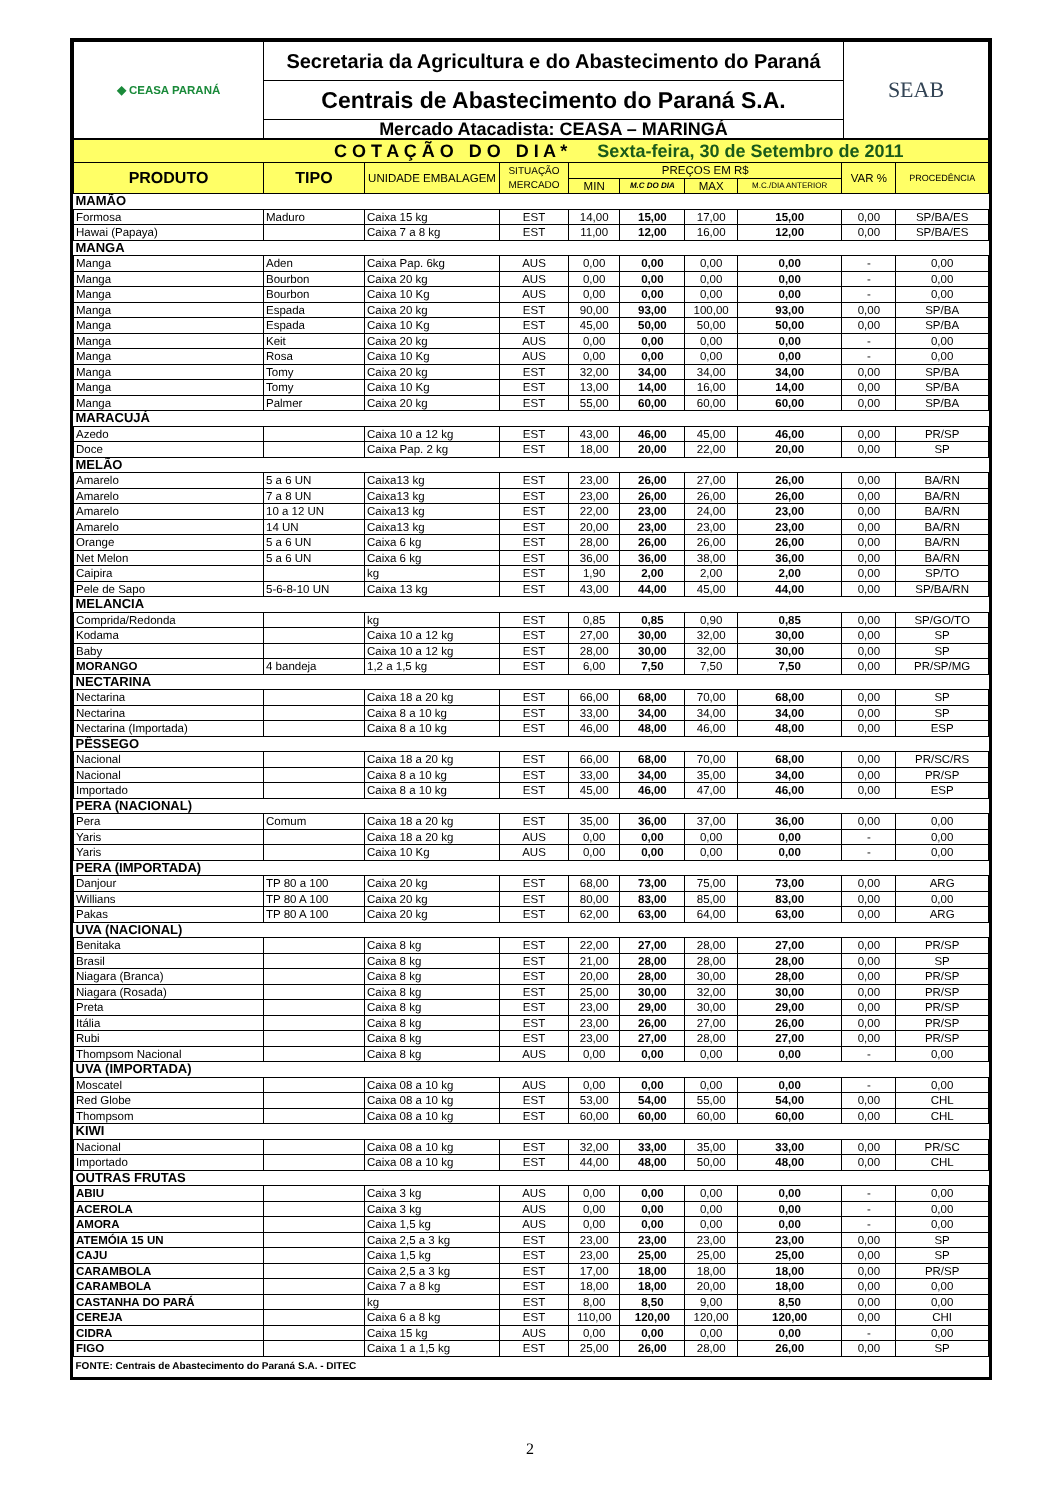| ◆ CEASA PARANÁ | Secretaria da Agricultura e do Abastecimento do Paraná | SEAB |
| | Centrais de Abastecimento do Paraná S.A. | |
| | Mercado Atacadista: CEASA – MARINGÁ | |
| C O T A Ç Ã O D O D I A * Sexta-feira, 30 de Setembro de 2011 | | | | | | | | | |
| PRODUTO | TIPO | UNIDADE EMBALAGEM | SITUAÇÃO MERCADO | PREÇOS EM R$ | | | | VAR % | PROCEDÊNCIA |
| | | | | MIN | M.C DO DIA | MAX | M.C./DIA ANTERIOR | | |
| MAMÃO | | | | | | | | | |
| Formosa | Maduro | Caixa 15 kg | EST | 14,00 | 15,00 | 17,00 | 15,00 | 0,00 | SP/BA/ES |
| Hawai (Papaya) | | Caixa 7 a 8 kg | EST | 11,00 | 12,00 | 16,00 | 12,00 | 0,00 | SP/BA/ES |
| MANGA | | | | | | | | | |
| Manga | Aden | Caixa Pap. 6kg | AUS | 0,00 | 0,00 | 0,00 | 0,00 | - | 0,00 |
| Manga | Bourbon | Caixa 20 kg | AUS | 0,00 | 0,00 | 0,00 | 0,00 | - | 0,00 |
| Manga | Bourbon | Caixa 10 Kg | AUS | 0,00 | 0,00 | 0,00 | 0,00 | - | 0,00 |
| Manga | Espada | Caixa 20 kg | EST | 90,00 | 93,00 | 100,00 | 93,00 | 0,00 | SP/BA |
| Manga | Espada | Caixa 10 Kg | EST | 45,00 | 50,00 | 50,00 | 50,00 | 0,00 | SP/BA |
| Manga | Keit | Caixa 20 kg | AUS | 0,00 | 0,00 | 0,00 | 0,00 | - | 0,00 |
| Manga | Rosa | Caixa 10 Kg | AUS | 0,00 | 0,00 | 0,00 | 0,00 | - | 0,00 |
| Manga | Tomy | Caixa 20 kg | EST | 32,00 | 34,00 | 34,00 | 34,00 | 0,00 | SP/BA |
| Manga | Tomy | Caixa 10 Kg | EST | 13,00 | 14,00 | 16,00 | 14,00 | 0,00 | SP/BA |
| Manga | Palmer | Caixa 20 kg | EST | 55,00 | 60,00 | 60,00 | 60,00 | 0,00 | SP/BA |
| MARACUJÁ | | | | | | | | | |
| Azedo | | Caixa 10 a 12 kg | EST | 43,00 | 46,00 | 45,00 | 46,00 | 0,00 | PR/SP |
| Doce | | Caixa Pap. 2 kg | EST | 18,00 | 20,00 | 22,00 | 20,00 | 0,00 | SP |
| MELÃO | | | | | | | | | |
| Amarelo | 5 a 6 UN | Caixa13 kg | EST | 23,00 | 26,00 | 27,00 | 26,00 | 0,00 | BA/RN |
| Amarelo | 7 a 8 UN | Caixa13 kg | EST | 23,00 | 26,00 | 26,00 | 26,00 | 0,00 | BA/RN |
| Amarelo | 10 a 12 UN | Caixa13 kg | EST | 22,00 | 23,00 | 24,00 | 23,00 | 0,00 | BA/RN |
| Amarelo | 14 UN | Caixa13 kg | EST | 20,00 | 23,00 | 23,00 | 23,00 | 0,00 | BA/RN |
| Orange | 5 a 6 UN | Caixa 6 kg | EST | 28,00 | 26,00 | 26,00 | 26,00 | 0,00 | BA/RN |
| Net Melon | 5 a 6 UN | Caixa 6 kg | EST | 36,00 | 36,00 | 38,00 | 36,00 | 0,00 | BA/RN |
| Caipira | | kg | EST | 1,90 | 2,00 | 2,00 | 2,00 | 0,00 | SP/TO |
| Pele de Sapo | 5-6-8-10 UN | Caixa 13 kg | EST | 43,00 | 44,00 | 45,00 | 44,00 | 0,00 | SP/BA/RN |
| MELANCIA | | | | | | | | | |
| Comprida/Redonda | | kg | EST | 0,85 | 0,85 | 0,90 | 0,85 | 0,00 | SP/GO/TO |
| Kodama | | Caixa 10 a 12 kg | EST | 27,00 | 30,00 | 32,00 | 30,00 | 0,00 | SP |
| Baby | | Caixa 10 a 12 kg | EST | 28,00 | 30,00 | 32,00 | 30,00 | 0,00 | SP |
| MORANGO | 4 bandeja | 1,2 a 1,5 kg | EST | 6,00 | 7,50 | 7,50 | 7,50 | 0,00 | PR/SP/MG |
| NECTARINA | | | | | | | | | |
| Nectarina | | Caixa 18 a 20 kg | EST | 66,00 | 68,00 | 70,00 | 68,00 | 0,00 | SP |
| Nectarina | | Caixa 8 a 10 kg | EST | 33,00 | 34,00 | 34,00 | 34,00 | 0,00 | SP |
| Nectarina (Importada) | | Caixa 8 a 10 kg | EST | 46,00 | 48,00 | 46,00 | 48,00 | 0,00 | ESP |
| PÊSSEGO | | | | | | | | | |
| Nacional | | Caixa 18 a 20 kg | EST | 66,00 | 68,00 | 70,00 | 68,00 | 0,00 | PR/SC/RS |
| Nacional | | Caixa 8 a 10 kg | EST | 33,00 | 34,00 | 35,00 | 34,00 | 0,00 | PR/SP |
| Importado | | Caixa 8 a 10 kg | EST | 45,00 | 46,00 | 47,00 | 46,00 | 0,00 | ESP |
| PERA (NACIONAL) | | | | | | | | | |
| Pera | Comum | Caixa 18 a 20 kg | EST | 35,00 | 36,00 | 37,00 | 36,00 | 0,00 | 0,00 |
| Yaris | | Caixa 18 a 20 kg | AUS | 0,00 | 0,00 | 0,00 | 0,00 | - | 0,00 |
| Yaris | | Caixa 10 Kg | AUS | 0,00 | 0,00 | 0,00 | 0,00 | - | 0,00 |
| PERA (IMPORTADA) | | | | | | | | | |
| Danjour | TP 80 a 100 | Caixa 20 kg | EST | 68,00 | 73,00 | 75,00 | 73,00 | 0,00 | ARG |
| Willians | TP 80 A 100 | Caixa 20 kg | EST | 80,00 | 83,00 | 85,00 | 83,00 | 0,00 | 0,00 |
| Pakas | TP 80 A 100 | Caixa 20 kg | EST | 62,00 | 63,00 | 64,00 | 63,00 | 0,00 | ARG |
| UVA (NACIONAL) | | | | | | | | | |
| Benitaka | | Caixa 8 kg | EST | 22,00 | 27,00 | 28,00 | 27,00 | 0,00 | PR/SP |
| Brasil | | Caixa 8 kg | EST | 21,00 | 28,00 | 28,00 | 28,00 | 0,00 | SP |
| Niagara (Branca) | | Caixa 8 kg | EST | 20,00 | 28,00 | 30,00 | 28,00 | 0,00 | PR/SP |
| Niagara (Rosada) | | Caixa 8 kg | EST | 25,00 | 30,00 | 32,00 | 30,00 | 0,00 | PR/SP |
| Preta | | Caixa 8 kg | EST | 23,00 | 29,00 | 30,00 | 29,00 | 0,00 | PR/SP |
| Itália | | Caixa 8 kg | EST | 23,00 | 26,00 | 27,00 | 26,00 | 0,00 | PR/SP |
| Rubi | | Caixa 8 kg | EST | 23,00 | 27,00 | 28,00 | 27,00 | 0,00 | PR/SP |
| Thompsom Nacional | | Caixa 8 kg | AUS | 0,00 | 0,00 | 0,00 | 0,00 | - | 0,00 |
| UVA (IMPORTADA) | | | | | | | | | |
| Moscatel | | Caixa 08 a 10 kg | AUS | 0,00 | 0,00 | 0,00 | 0,00 | - | 0,00 |
| Red Globe | | Caixa 08 a 10 kg | EST | 53,00 | 54,00 | 55,00 | 54,00 | 0,00 | CHL |
| Thompsom | | Caixa 08 a 10 kg | EST | 60,00 | 60,00 | 60,00 | 60,00 | 0,00 | CHL |
| KIWI | | | | | | | | | |
| Nacional | | Caixa 08 a 10 kg | EST | 32,00 | 33,00 | 35,00 | 33,00 | 0,00 | PR/SC |
| Importado | | Caixa 08 a 10 kg | EST | 44,00 | 48,00 | 50,00 | 48,00 | 0,00 | CHL |
| OUTRAS FRUTAS | | | | | | | | | |
| ABIU | | Caixa 3 kg | AUS | 0,00 | 0,00 | 0,00 | 0,00 | - | 0,00 |
| ACEROLA | | Caixa 3 kg | AUS | 0,00 | 0,00 | 0,00 | 0,00 | - | 0,00 |
| AMORA | | Caixa 1,5 kg | AUS | 0,00 | 0,00 | 0,00 | 0,00 | - | 0,00 |
| ATEMÓIA 15 UN | | Caixa 2,5 a 3 kg | EST | 23,00 | 23,00 | 23,00 | 23,00 | 0,00 | SP |
| CAJU | | Caixa 1,5 kg | EST | 23,00 | 25,00 | 25,00 | 25,00 | 0,00 | SP |
| CARAMBOLA | | Caixa 2,5 a 3 kg | EST | 17,00 | 18,00 | 18,00 | 18,00 | 0,00 | PR/SP |
| CARAMBOLA | | Caixa 7 a 8 kg | EST | 18,00 | 18,00 | 20,00 | 18,00 | 0,00 | 0,00 |
| CASTANHA DO PARÁ | | kg | EST | 8,00 | 8,50 | 9,00 | 8,50 | 0,00 | 0,00 |
| CEREJA | | Caixa 6 a 8 kg | EST | 110,00 | 120,00 | 120,00 | 120,00 | 0,00 | CHI |
| CIDRA | | Caixa 15 kg | AUS | 0,00 | 0,00 | 0,00 | 0,00 | - | 0,00 |
| FIGO | | Caixa 1 a 1,5 kg | EST | 25,00 | 26,00 | 28,00 | 26,00 | 0,00 | SP |
| FONTE: Centrais de Abastecimento do Paraná S.A. - DITEC | | | | | | | | | |
2